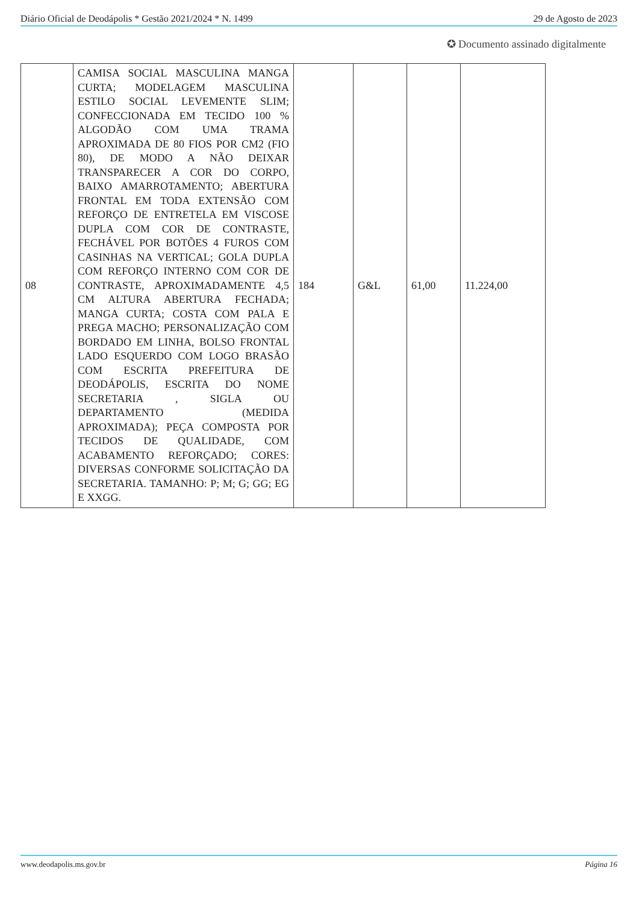Diário Oficial de Deodápolis * Gestão 2021/2024 * N. 1499 29 de Agosto de 2023
✪ Documento assinado digitalmente
| 08 | CAMISA SOCIAL MASCULINA MANGA CURTA; MODELAGEM MASCULINA ESTILO SOCIAL LEVEMENTE SLIM; CONFECCIONADA EM TECIDO 100 % ALGODÃO COM UMA TRAMA APROXIMADA DE 80 FIOS POR CM2 (FIO 80), DE MODO A NÃO DEIXAR TRANSPARECER A COR DO CORPO, BAIXO AMARROTAMENTO; ABERTURA FRONTAL EM TODA EXTENSÃO COM REFORÇO DE ENTRETELA EM VISCOSE DUPLA COM COR DE CONTRASTE, FECHÁVEL POR BOTÕES 4 FUROS COM CASINHAS NA VERTICAL; GOLA DUPLA COM REFORÇO INTERNO COM COR DE CONTRASTE, APROXIMADAMENTE 4,5 CM ALTURA ABERTURA FECHADA; MANGA CURTA; COSTA COM PALA E PREGA MACHO; PERSONALIZAÇÃO COM BORDADO EM LINHA, BOLSO FRONTAL LADO ESQUERDO COM LOGO BRASÃO COM ESCRITA PREFEITURA DE DEODÁPOLIS, ESCRITA DO NOME SECRETARIA , SIGLA OU DEPARTAMENTO (MEDIDA APROXIMADA); PEÇA COMPOSTA POR TECIDOS DE QUALIDADE, COM ACABAMENTO REFORÇADO; CORES: DIVERSAS CONFORME SOLICITAÇÃO DA SECRETARIA. TAMANHO: P; M; G; GG; EG E XXGG. | 184 | G&L | 61,00 | 11.224,00 |
www.deodapolis.ms.gov.br Página 16